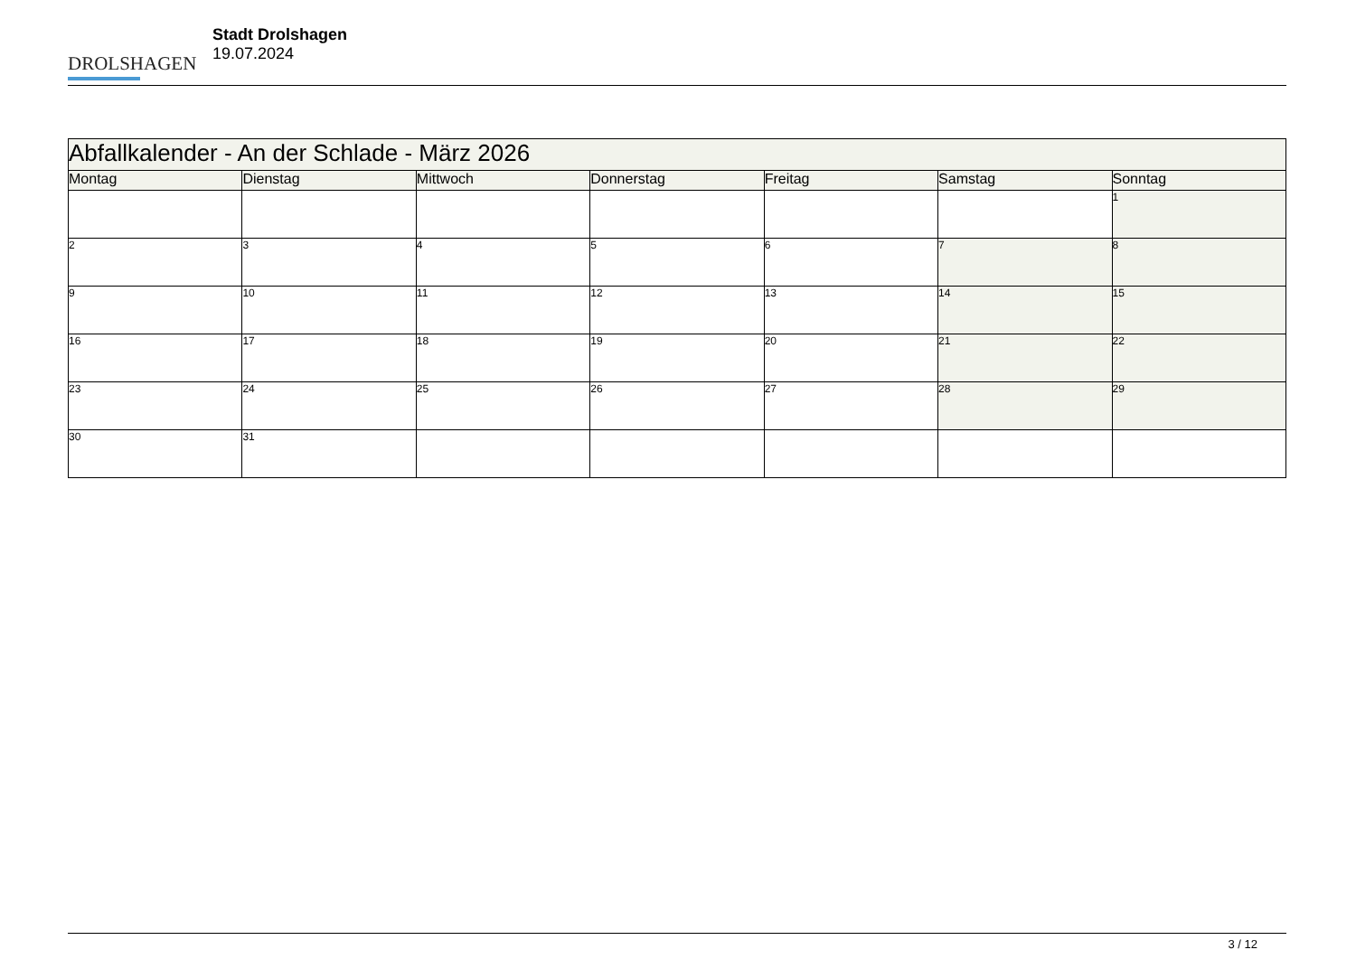DROLSHAGEN
Stadt Drolshagen
19.07.2024
| Abfallkalender - An der Schlade - März 2026 | | | | | | |
| Montag | Dienstag | Mittwoch | Donnerstag | Freitag | Samstag | Sonntag |
| | | | | | | 1 |
| 2 | 3 | 4 | 5 | 6 | 7 | 8 |
| 9 | 10 | 11 | 12 | 13 | 14 | 15 |
| 16 | 17 | 18 | 19 | 20 | 21 | 22 |
| 23 | 24 | 25 | 26 | 27 | 28 | 29 |
| 30 | 31 | | | | | |
3 / 12